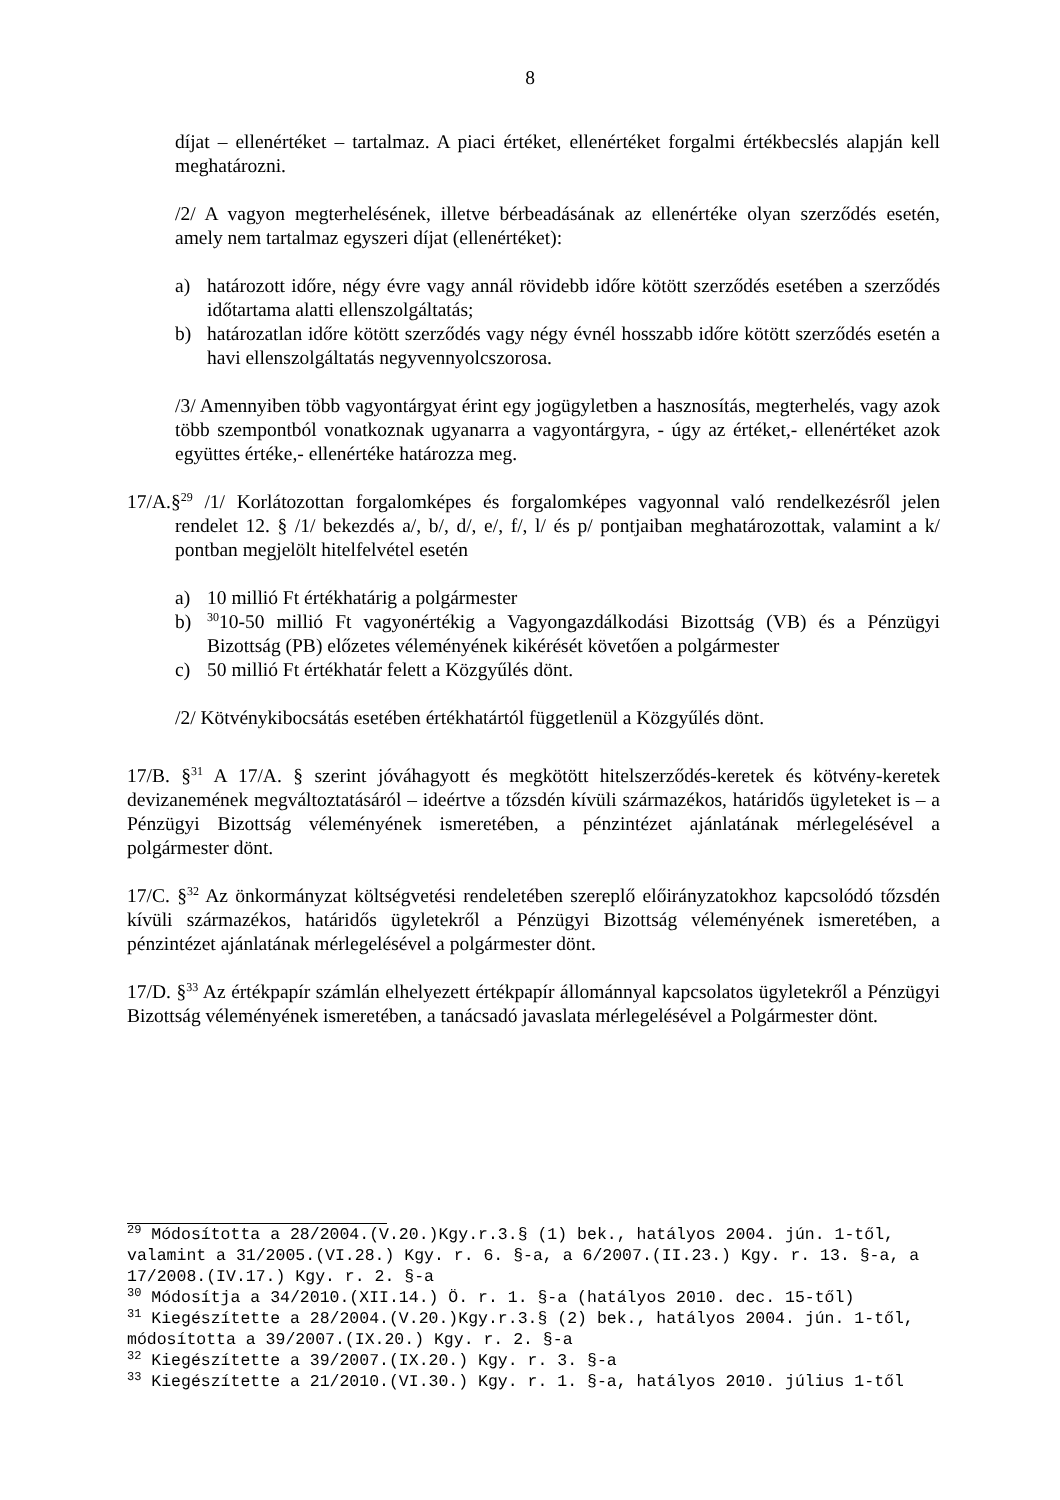8
díjat – ellenértéket – tartalmaz. A piaci értéket, ellenértéket forgalmi értékbecslés alapján kell meghatározni.
/2/ A vagyon megterhelésének, illetve bérbeadásának az ellenértéke olyan szerződés esetén, amely nem tartalmaz egyszeri díjat (ellenértéket):
a) határozott időre, négy évre vagy annál rövidebb időre kötött szerződés esetében a szerződés időtartama alatti ellenszolgáltatás;
b) határozatlan időre kötött szerződés vagy négy évnél hosszabb időre kötött szerződés esetén a havi ellenszolgáltatás negyvennyolcszorosa.
/3/ Amennyiben több vagyontárgyat érint egy jogügyletben a hasznosítás, megterhelés, vagy azok több szempontból vonatkoznak ugyanarra a vagyontárgyra, - úgy az értéket,- ellenértéket azok együttes értéke,- ellenértéke határozza meg.
17/A.§<sup>29</sup> /1/ Korlátozottan forgalomképes és forgalomképes vagyonnal való rendelkezésről jelen rendelet 12. § /1/ bekezdés a/, b/, d/, e/, f/, l/ és p/ pontjaiban meghatározottak, valamint a k/ pontban megjelölt hitelfelvétel esetén
a) 10 millió Ft értékhatárig a polgármester
b) <sup>30</sup>10-50 millió Ft vagyonértékig a Vagyongazdálkodási Bizottság (VB) és a Pénzügyi Bizottság (PB) előzetes véleményének kikérését követően a polgármester
c) 50 millió Ft értékhatár felett a Közgyűlés dönt.
/2/ Kötvénykibocsátás esetében értékhatártól függetlenül a Közgyűlés dönt.
17/B. §<sup>31</sup> A 17/A. § szerint jóváhagyott és megkötött hitelszerződés-keretek és kötvény-keretek devizanemének megváltoztatásáról – ideértve a tőzsdén kívüli származékos, határidős ügyleteket is – a Pénzügyi Bizottság véleményének ismeretében, a pénzintézet ajánlatának mérlegelésével a polgármester dönt.
17/C. §<sup>32</sup> Az önkormányzat költségvetési rendeletében szereplő előirányzatokhoz kapcsolódó tőzsdén kívüli származékos, határidős ügyletekről a Pénzügyi Bizottság véleményének ismeretében, a pénzintézet ajánlatának mérlegelésével a polgármester dönt.
17/D. §<sup>33</sup> Az értékpapír számlán elhelyezett értékpapír állománnyal kapcsolatos ügyletekről a Pénzügyi Bizottság véleményének ismeretében, a tanácsadó javaslata mérlegelésével a Polgármester dönt.
<sup>29</sup> Módosította a 28/2004.(V.20.)Kgy.r.3.§ (1) bek., hatályos 2004. jún. 1-től, valamint a 31/2005.(VI.28.) Kgy. r. 6. §-a, a 6/2007.(II.23.) Kgy. r. 13. §-a, a 17/2008.(IV.17.) Kgy. r. 2. §-a
<sup>30</sup> Módosítja a 34/2010.(XII.14.) Ö. r. 1. §-a (hatályos 2010. dec. 15-től)
<sup>31</sup> Kiegészítette a 28/2004.(V.20.)Kgy.r.3.§ (2) bek., hatályos 2004. jún. 1-től, módosította a 39/2007.(IX.20.) Kgy. r. 2. §-a
<sup>32</sup> Kiegészítette a 39/2007.(IX.20.) Kgy. r. 3. §-a
<sup>33</sup> Kiegészítette a 21/2010.(VI.30.) Kgy. r. 1. §-a, hatályos 2010. július 1-től